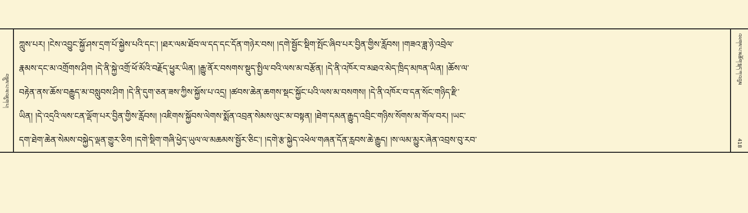བསྡུས་པ་ལ་འཇུག་པ།
ཀླུས་པར། །ངེས་འབྱུང་སྐྱོ་ཤས་དྲག་པོ་སྐྱེས་པའི་དང་། །ཐར་ལམ་ཐོབ་ལ་དད་དང་དོན་གཉེར་བས། །དགེ་སྦྱོང་སྡིག་སྤོང་ཞིབ་པར་བྱིན་གྱིས་རློབས། །གཟའ་ཟླ་ཉེ་འབྲེལ་
རྣམས་དང་མ་འགྲོགས་ཤིག །དེ་ནི་སྐྱེ་འགྲོ་ཕོ་མོའི་བརྗོད་ཕྱུར་ཡིན། །རྒྱུ་ནོར་བསགས་སྡུད་སྤྱིལ་བའི་ལས་མ་བརྩོན། །དེ་ནི་འཁོར་བ་མཐའ་མེད་ཁྲིད་མཁན་ཡིན། །ཆོས་ལ་
བརྟེན་ནས་ཆོས་བརྒྱུད་མ་བསླུབས་ཤིག །དེ་ནི་དུག་ཅན་ཟས་ཀྱིས་སྐྱོས་པ་འདྲ། །ཚབས་ཆེན་ཆགས་སྡང་སྐྱོང་པའི་ལས་མ་བསགས། །དེ་ནི་འཁོར་བ་དན་སོང་གཉིད་རྫི་
ཡིན། །དེ་འདྲའི་ལས་ངན་ལྡོག་པར་བྱིན་གྱིས་རློབས། །འཇིགས་སྐྱོབས་ལེགས་སྨོན་འབྲན་སེམས་ལུང་མ་བསྟན། །ཐེག་དམན་རྒྱུད་འབྲིང་གཉིས་སོགས་མ་གོལ་བར། །ཡང་
དག་ཐེག་ཆེན་སེམས་བསྐྱེད་ལྡན་གྱུར་ཅིག །དགེ་སྡིག་གཞི་ཕྱེད་ཡུལ་ལ་མཆམས་སྦྱོར་ཅིང་། །དགེ་རྩ་སྐྱེད་འཕེལ་གཞན་དོན་རླབས་ཆེ་རྒྱུད། །ས་ལམ་མྱུར་ཞེན་འབྲས་བུ་རབ་
འཕགས་པ་མཆོག་སྐད་ཀ་འབུམ
418